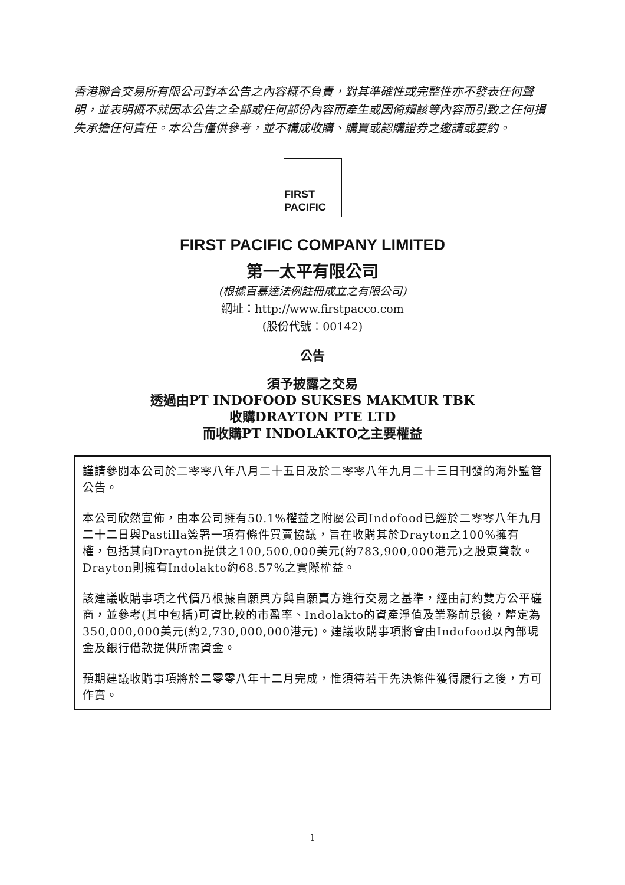香港聯合交易所有限公司對本公告之內容概不負責，對其準確性或完整性亦不發表任何聲明，並表明概不就因本公告之全部或任何部份內容而產生或因倚賴該等內容而引致之任何損失承擔任何責任。本公告僅供參考，並不構成收購、購買或認購證券之邀請或要約。
FIRST
PACIFIC
FIRST PACIFIC COMPANY LIMITED
第一太平有限公司
(根據百慕達法例註冊成立之有限公司)
網址：http://www.firstpacco.com
(股份代號：00142)
公告
須予披露之交易
透過由PT INDOFOOD SUKSES MAKMUR TBK
收購DRAYTON PTE LTD
而收購PT INDOLAKTO之主要權益
謹請參閱本公司於二零零八年八月二十五日及於二零零八年九月二十三日刊發的海外監管公告。
本公司欣然宣佈，由本公司擁有50.1%權益之附屬公司Indofood已經於二零零八年九月二十二日與Pastilla簽署一項有條件買賣協議，旨在收購其於Drayton之100%擁有權，包括其向Drayton提供之100,500,000美元(約783,900,000港元)之股東貸款。Drayton則擁有Indolakto約68.57%之實際權益。
該建議收購事項之代價乃根據自願買方與自願賣方進行交易之基準，經由訂約雙方公平磋商，並參考(其中包括)可資比較的市盈率、Indolakto的資產淨值及業務前景後，釐定為350,000,000美元(約2,730,000,000港元)。建議收購事項將會由Indofood以內部現金及銀行借款提供所需資金。
預期建議收購事項將於二零零八年十二月完成，惟須待若干先決條件獲得履行之後，方可作實。
1